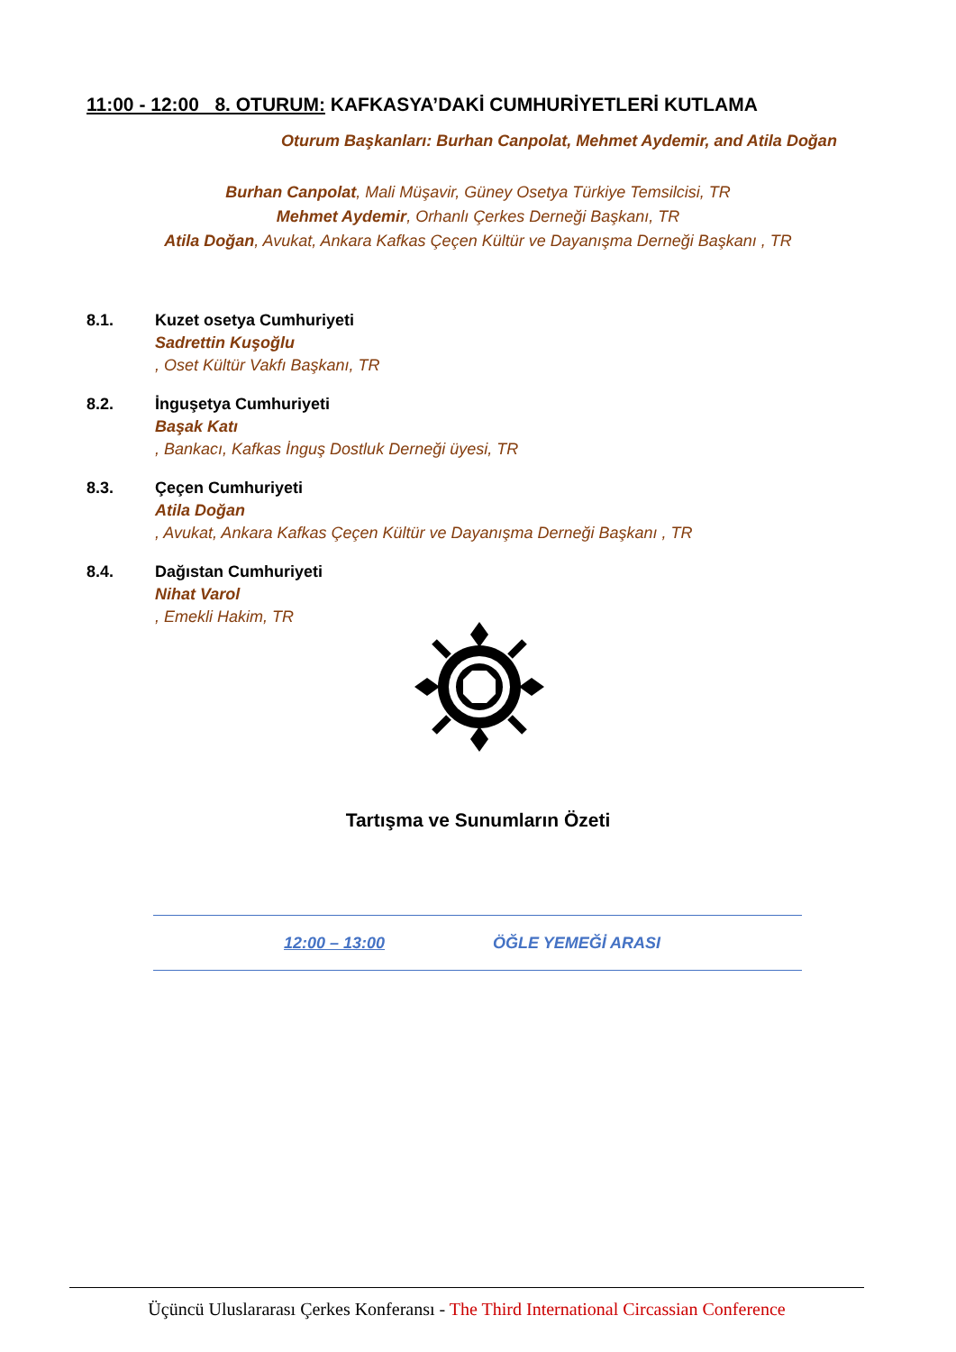11:00 - 12:00 8. OTURUM: KAFKASYA’DAKİ CUMHURİYETLERİ KUTLAMA
Oturum Başkanları: Burhan Canpolat, Mehmet Aydemir, and Atila Doğan
Burhan Canpolat, Mali Müşavir, Güney Osetya Türkiye Temsilcisi, TR
Mehmet Aydemir, Orhanlı Çerkes Derneği Başkanı, TR
Atila Doğan, Avukat, Ankara Kafkas Çeçen Kültür ve Dayanışma Derneği Başkanı , TR
8.1. Kuzet osetya Cumhuriyeti
Sadrettin Kuşoğlu, Oset Kültür Vakfı Başkanı, TR
8.2. İnguşetya Cumhuriyeti
Başak Katı, Bankacı, Kafkas İnguş Dostluk Derneği üyesi, TR
8.3. Çeçen Cumhuriyeti
Atila Doğan, Avukat, Ankara Kafkas Çeçen Kültür ve Dayanışma Derneği Başkanı , TR
8.4. Dağıstan Cumhuriyeti
Nihat Varol, Emekli Hakim, TR
Tartışma ve Sunumların Özeti
12:00 – 13:00 ÖĞLE YEMEĞİ ARASI
Üçüncü Uluslararası Çerkes Konferansı - The Third International Circassian Conference